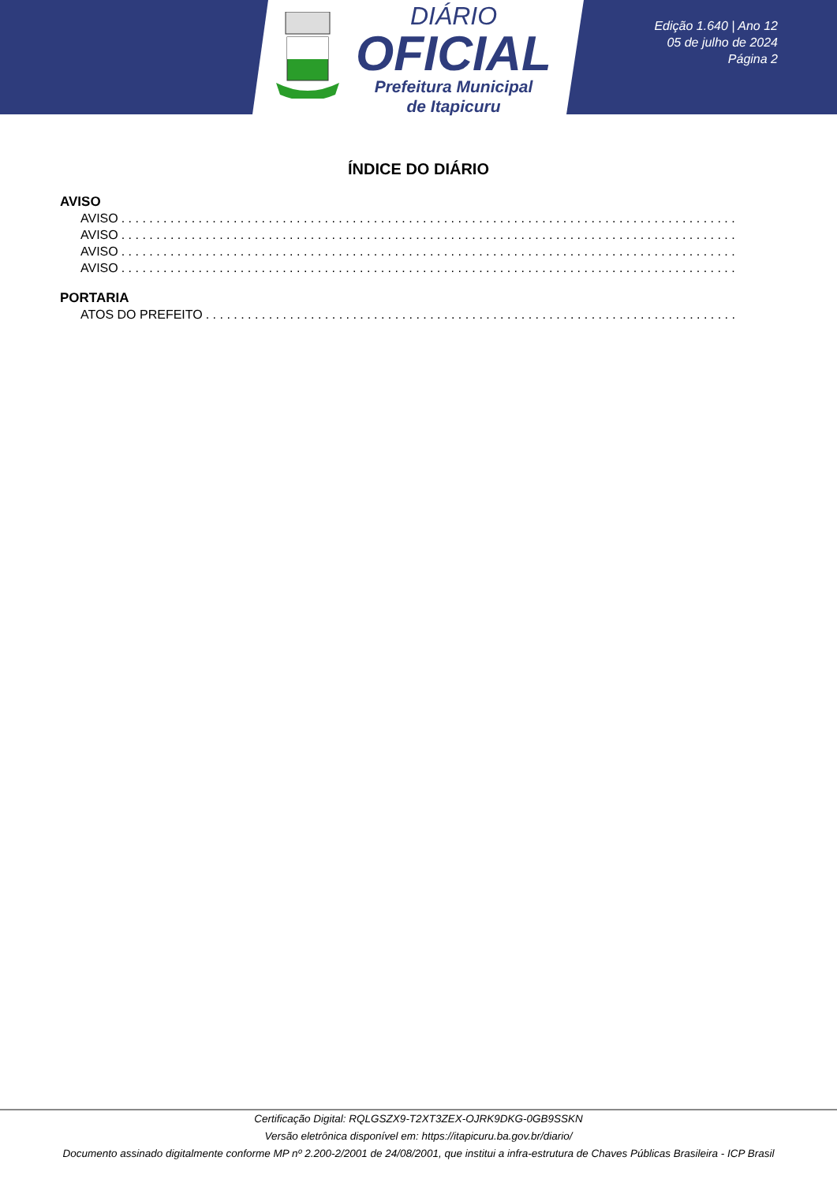DIÁRIO
OFICIAL
Prefeitura Municipal
de Itapicuru
Edição 1.640 | Ano 12
05 de julho de 2024
Página 2
ÍNDICE DO DIÁRIO
AVISO
AVISO. . . . . . . . . . . . . . . . . . . . . . . . . . . . . . . . . . . . . . . . . . . . . . . . . . . . . . . . . . . . . . . . . . . . . . . . . . . . . . . . . . . . . . . . . . . . . . . . . . . .
AVISO. . . . . . . . . . . . . . . . . . . . . . . . . . . . . . . . . . . . . . . . . . . . . . . . . . . . . . . . . . . . . . . . . . . . . . . . . . . . . . . . . . . . . . . . . . . . . . . . . . . .
AVISO. . . . . . . . . . . . . . . . . . . . . . . . . . . . . . . . . . . . . . . . . . . . . . . . . . . . . . . . . . . . . . . . . . . . . . . . . . . . . . . . . . . . . . . . . . . . . . . . . . . .
AVISO. . . . . . . . . . . . . . . . . . . . . . . . . . . . . . . . . . . . . . . . . . . . . . . . . . . . . . . . . . . . . . . . . . . . . . . . . . . . . . . . . . . . . . . . . . . . . . . . . . . .
PORTARIA
ATOS DO PREFEITO. . . . . . . . . . . . . . . . . . . . . . . . . . . . . . . . . . . . . . . . . . . . . . . . . . . . . . . . . . . . . . . . . . . . . . . . . . . . . . . . . . . . . . . . . . . . . . .
Certificação Digital: RQLGSZX9-T2XT3ZEX-OJRK9DKG-0GB9SSKN
Versão eletrônica disponível em: https://itapicuru.ba.gov.br/diario/
Documento assinado digitalmente conforme MP nº 2.200-2/2001 de 24/08/2001, que institui a infra-estrutura de Chaves Públicas Brasileira - ICP Brasil